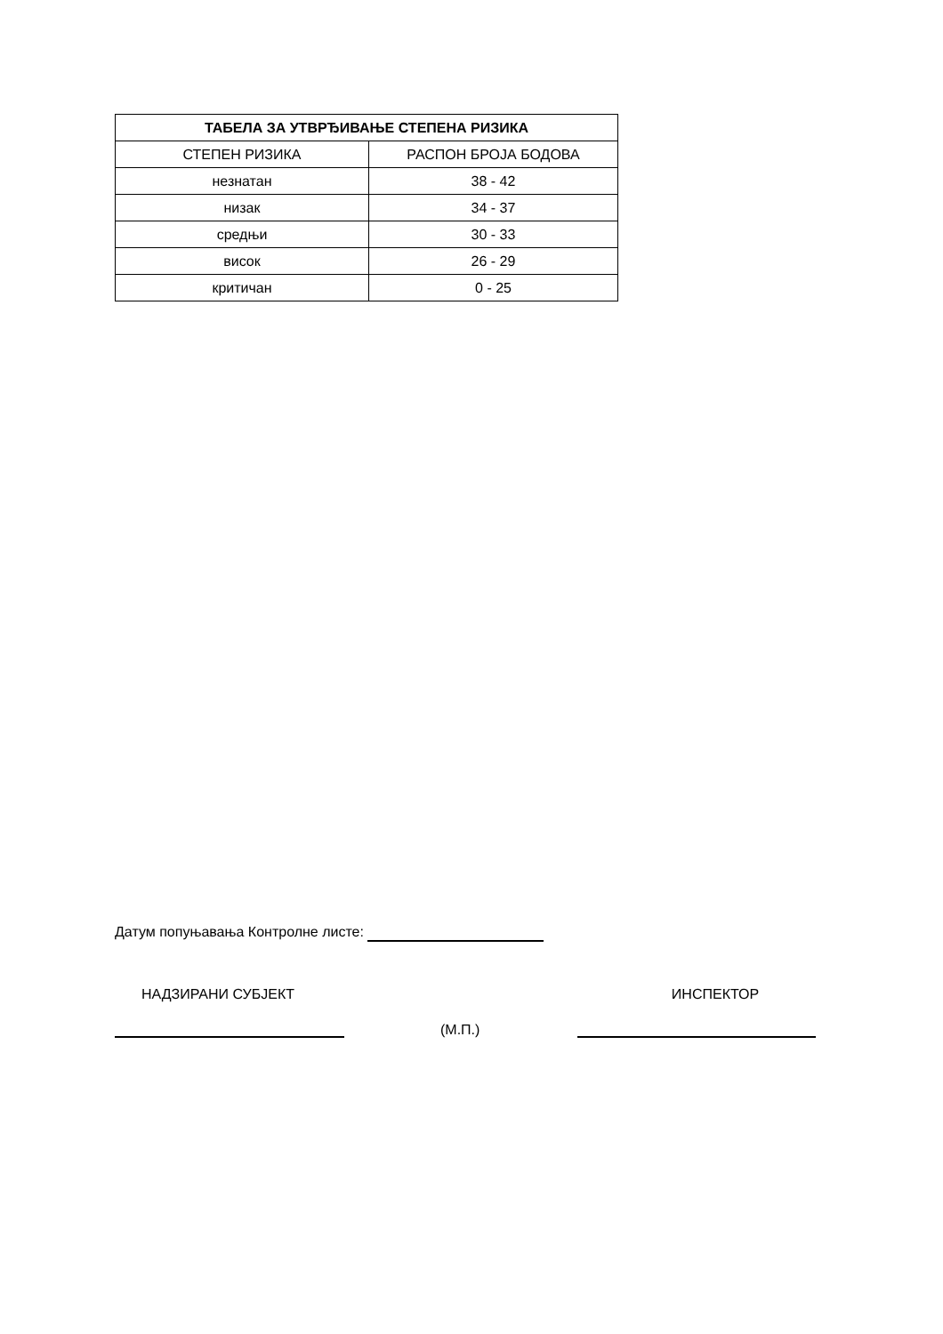| ТАБЕЛА ЗА УТВРЂИВАЊЕ СТЕПЕНА РИЗИКА | |
| --- | --- |
| СТЕПЕН РИЗИКА | РАСПОН БРОЈА БОДОВА |
| незнатан | 38 - 42 |
| низак | 34 - 37 |
| средњи | 30 - 33 |
| висок | 26 - 29 |
| критичан | 0 - 25 |
Датум попуњавања Контролне листе:
НАДЗИРАНИ СУБЈЕКТ ИНСПЕКТОР
(М.П.)